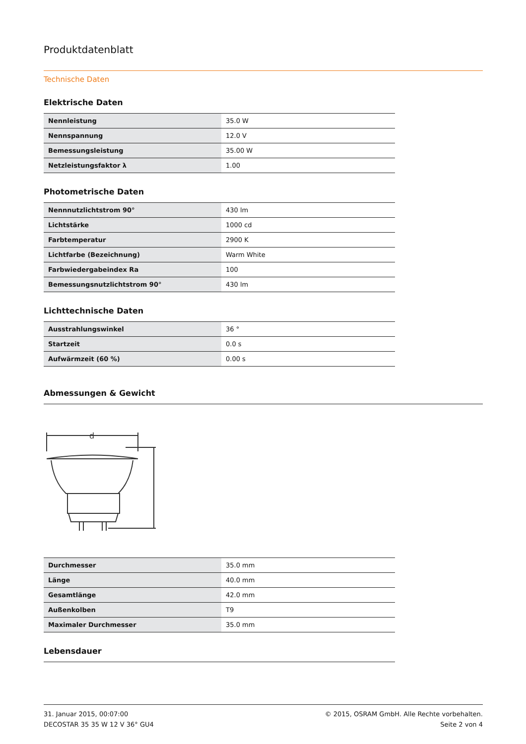Produktdatenblatt
Technische Daten
Elektrische Daten
| Nennleistung | 35.0 W |
| Nennspannung | 12.0 V |
| Bemessungsleistung | 35.00 W |
| Netzleistungsfaktor λ | 1.00 |
Photometrische Daten
| Nennnutzlichtstrom 90° | 430 lm |
| Lichtstärke | 1000 cd |
| Farbtemperatur | 2900 K |
| Lichtfarbe (Bezeichnung) | Warm White |
| Farbwiedergabeindex Ra | 100 |
| Bemessungsnutzlichtstrom 90° | 430 lm |
Lichttechnische Daten
| Ausstrahlungswinkel | 36 ° |
| Startzeit | 0.0 s |
| Aufwärmzeit (60 %) | 0.00 s |
Abmessungen & Gewicht
d
| Durchmesser | 35.0 mm |
| Länge | 40.0 mm |
| Gesamtlänge | 42.0 mm |
| Außenkolben | T9 |
| Maximaler Durchmesser | 35.0 mm |
Lebensdauer
31. Januar 2015, 00:07:00
DECOSTAR 35 35 W 12 V 36° GU4
© 2015, OSRAM GmbH. Alle Rechte vorbehalten.
Seite 2 von 4